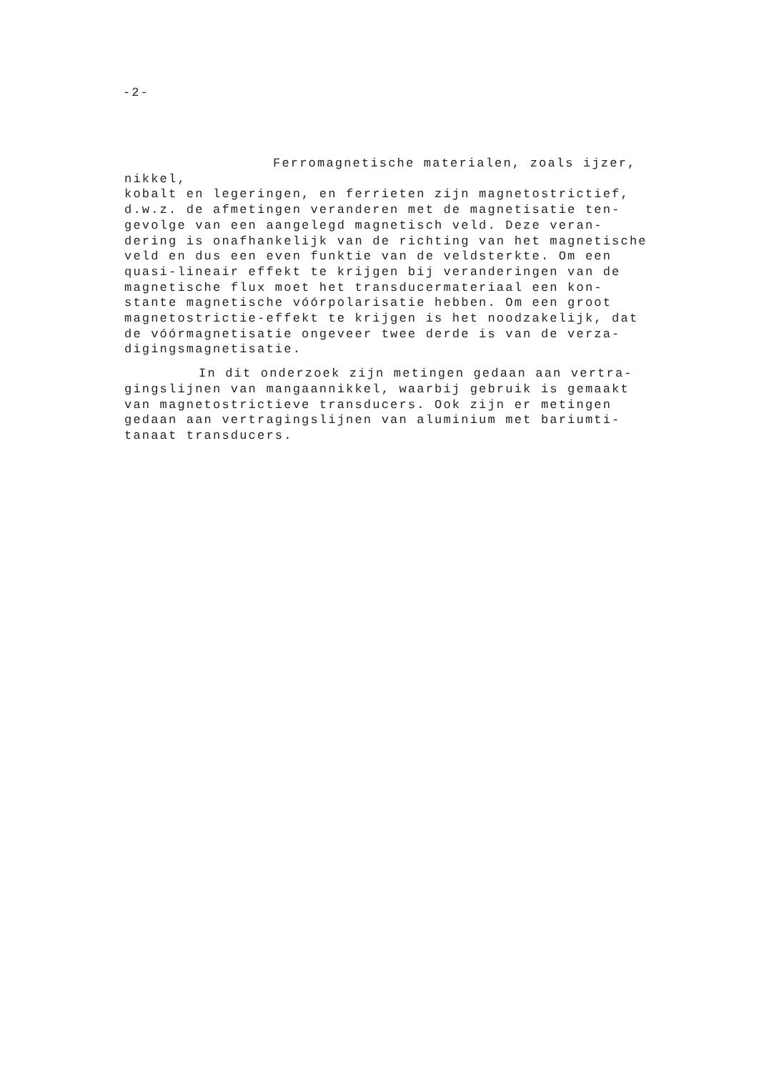-2-
Ferromagnetische materialen, zoals ijzer, nikkel,
kobalt en legeringen, en ferrieten zijn magnetostrictief,
d.w.z. de afmetingen veranderen met de magnetisatie ten-
gevolge van een aangelegd magnetisch veld. Deze veran-
dering is onafhankelijk van de richting van het magnetische
veld en dus een even funktie van de veldsterkte. Om een
quasi-lineair effekt te krijgen bij veranderingen van de
magnetische flux moet het transducermateriaal een kon-
stante magnetische vóórpolarisatie hebben. Om een groot
magnetostrictie-effekt te krijgen is het noodzakelijk, dat
de vóórmagnetisatie ongeveer twee derde is van de verza-
digingsmagnetisatie.
In dit onderzoek zijn metingen gedaan aan vertra-
gingslijnen van mangaannikkel, waarbij gebruik is gemaakt
van magnetostrictieve transducers. Ook zijn er metingen
gedaan aan vertragingslijnen van aluminium met bariumti-
tanaat transducers.